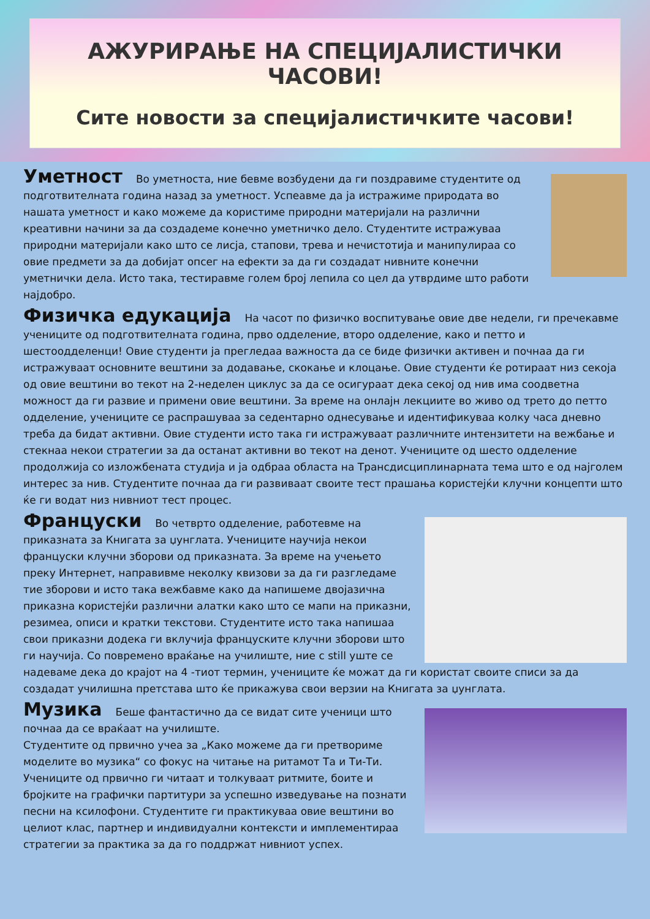АЖУРИРАЊЕ НА СПЕЦИЈАЛИСТИЧКИ ЧАСОВИ!
Сите новости за специјалистичките часови!
Уметност Во уметноста, ние бевме возбудени да ги поздравиме студентите од подготвителната година назад за уметност. Успеавме да ја истражиме природата во нашата уметност и како можеме да користиме природни материјали на различни креативни начини за да создадеме конечно уметничко дело. Студентите истражуваа природни материјали како што се лисја, стапови, трева и нечистотија и манипулираа со овие предмети за да добијат опсег на ефекти за да ги создадат нивните конечни уметнички дела. Исто така, тестиравме голем број лепила со цел да утврдиме што работи најдобро.
Физичка едукација На часот по физичко воспитување овие две недели, ги пречекавме учениците од подготвителната година, прво одделение, второ одделение, како и петто и шестоодделенци! Овие студенти ја прегледаа важноста да се биде физички активен и почнаа да ги истражуваат основните вештини за додавање, скокање и клоцање. Овие студенти ќе ротираат низ секоја од овие вештини во текот на 2-неделен циклус за да се осигураат дека секој од нив има соодветна можност да ги развие и примени овие вештини. За време на онлајн лекциите во живо од трето до петто одделение, учениците се распрашуваа за седентарно однесување и идентификуваа колку часа дневно треба да бидат активни. Овие студенти исто така ги истражуваат различните интензитети на вежбање и стекнаа некои стратегии за да останат активни во текот на денот. Учениците од шесто одделение продолжија со изложбената студија и ја одбраа областа на Трансдисциплинарната тема што е од најголем интерес за нив. Студентите почнаа да ги развиваат своите тест прашања користејќи клучни концепти што ќе ги водат низ нивниот тест процес.
Француски Во четврто одделение, работевме на приказната за Книгата за џунглата. Учениците научија некои француски клучни зборови од приказната. За време на учењето преку Интернет, направивме неколку квизови за да ги разгледаме тие зборови и исто така вежбавме како да напишеме двојазична приказна користејќи различни алатки како што се мапи на приказни, резимеа, описи и кратки текстови. Студентите исто така напишаа свои приказни додека ги вклучија француските клучни зборови што ги научија. Со повремено враќање на училиште, ние с still уште се надеваме дека до крајот на 4 -тиот термин, учениците ќе можат да ги користат своите списи за да создадат училишна претстава што ќе прикажува свои верзии на Книгата за џунглата.
Музика Беше фантастично да се видат сите ученици што почнаа да се враќаат на училиште.
Студентите од првично учеа за „Како можеме да ги претвориме моделите во музика“ со фокус на читање на ритамот Та и Ти-Ти. Учениците од првично ги читаат и толкуваат ритмите, боите и бројките на графички партитури за успешно изведување на познати песни на ксилофони. Студентите ги практикуваа овие вештини во целиот клас, партнер и индивидуални контексти и имплементираа стратегии за практика за да го поддржат нивниот успех.